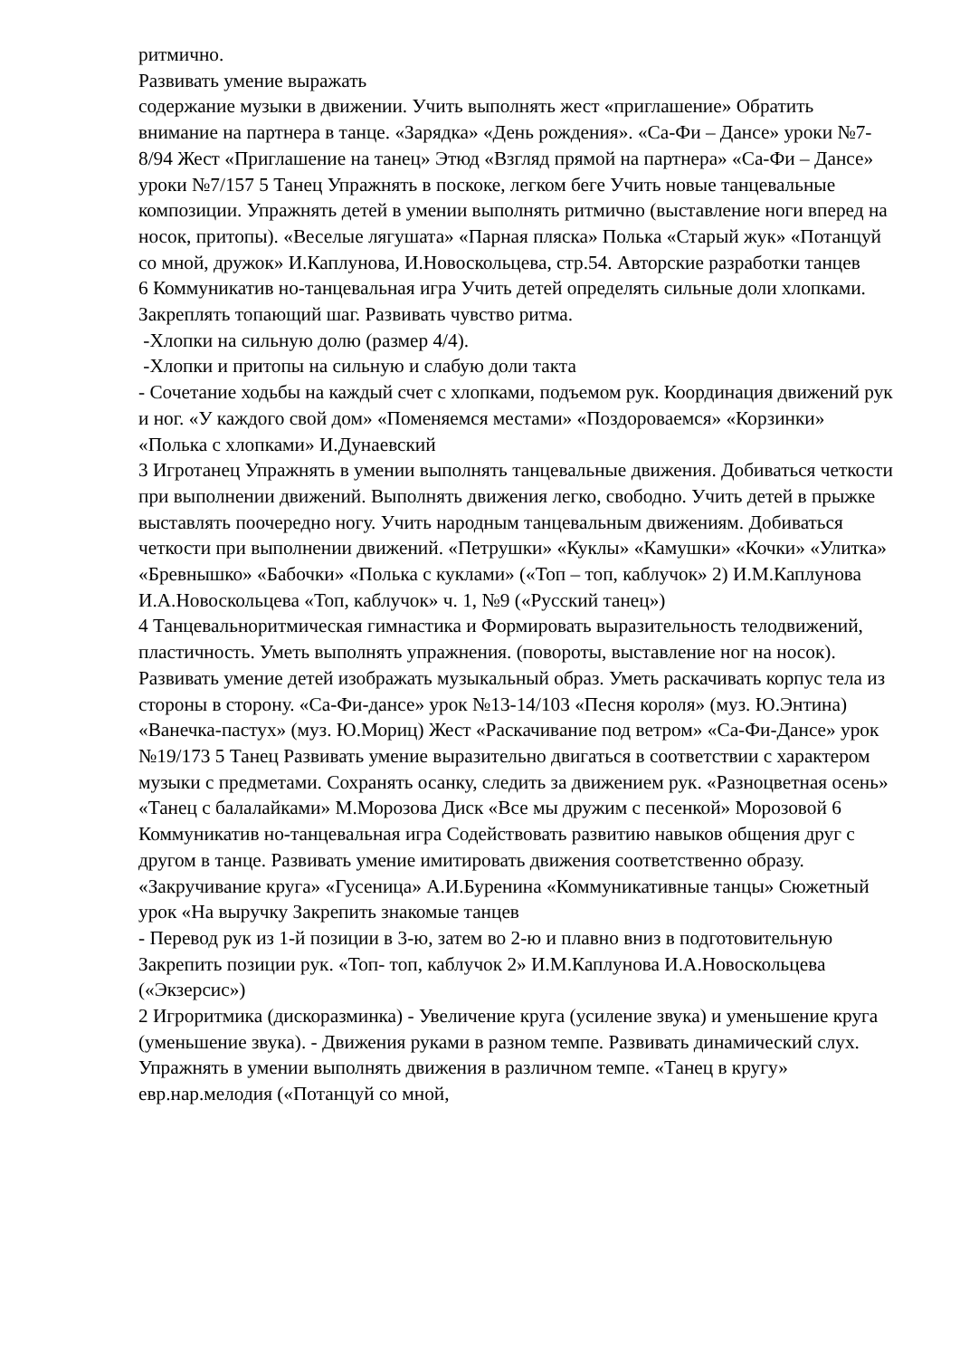ритмично.
Развивать умение выражать
содержание музыки в движении. Учить выполнять жест «приглашение» Обратить внимание на партнера в танце. «Зарядка» «День рождения». «Са-Фи – Дансе» уроки №7-8/94 Жест «Приглашение на танец» Этюд «Взгляд прямой на партнера» «Са-Фи – Дансе» уроки №7/157 5 Танец Упражнять в поскоке, легком беге Учить новые танцевальные композиции. Упражнять детей в умении выполнять ритмично (выставление ноги вперед на носок, притопы). «Веселые лягушата» «Парная пляска» Полька «Старый жук» «Потанцуй со мной, дружок» И.Каплунова, И.Новоскольцева, стр.54. Авторские разработки танцев
6 Коммуникатив но-танцевальная игра Учить детей определять сильные доли хлопками. Закреплять топающий шаг. Развивать чувство ритма.
-Хлопки на сильную долю (размер 4/4).
-Хлопки и притопы на сильную и слабую доли такта
- Сочетание ходьбы на каждый счет с хлопками, подъемом рук. Координация движений рук и ног. «У каждого свой дом» «Поменяемся местами» «Поздороваемся» «Корзинки» «Полька с хлопками» И.Дунаевский
3 Игротанец Упражнять в умении выполнять танцевальные движения. Добиваться четкости при выполнении движений. Выполнять движения легко, свободно. Учить детей в прыжке выставлять поочередно ногу. Учить народным танцевальным движениям. Добиваться четкости при выполнении движений. «Петрушки» «Куклы» «Камушки» «Кочки» «Улитка» «Бревнышко» «Бабочки» «Полька с куклами» («Топ – топ, каблучок» 2) И.М.Каплунова И.А.Новоскольцева «Топ, каблучок» ч. 1, №9 («Русский танец»)
4 Танцевальноритмическая гимнастика и Формировать выразительность телодвижений, пластичность. Уметь выполнять упражнения. (повороты, выставление ног на носок). Развивать умение детей изображать музыкальный образ. Уметь раскачивать корпус тела из стороны в сторону. «Са-Фи-дансе» урок №13-14/103 «Песня короля» (муз. Ю.Энтина) «Ванечка-пастух» (муз. Ю.Мориц) Жест «Раскачивание под ветром» «Са-Фи-Дансе» урок №19/173 5 Танец Развивать умение выразительно двигаться в соответствии с характером музыки с предметами. Сохранять осанку, следить за движением рук. «Разноцветная осень» «Танец с балалайками» М.Морозова Диск «Все мы дружим с песенкой» Морозовой 6 Коммуникатив но-танцевальная игра Содействовать развитию навыков общения друг с другом в танце. Развивать умение имитировать движения соответственно образу. «Закручивание круга» «Гусеница» А.И.Буренина «Коммуникативные танцы» Сюжетный урок «На выручку Закрепить знакомые танцев
- Перевод рук из 1-й позиции в 3-ю, затем во 2-ю и плавно вниз в подготовительную Закрепить позиции рук. «Топ- топ, каблучок 2» И.М.Каплунова И.А.Новоскольцева («Экзерсис»)
2 Игроритмика (дискоразминка) - Увеличение круга (усиление звука) и уменьшение круга (уменьшение звука). - Движения руками в разном темпе. Развивать динамический слух. Упражнять в умении выполнять движения в различном темпе. «Танец в кругу» евр.нар.мелодия («Потанцуй со мной,